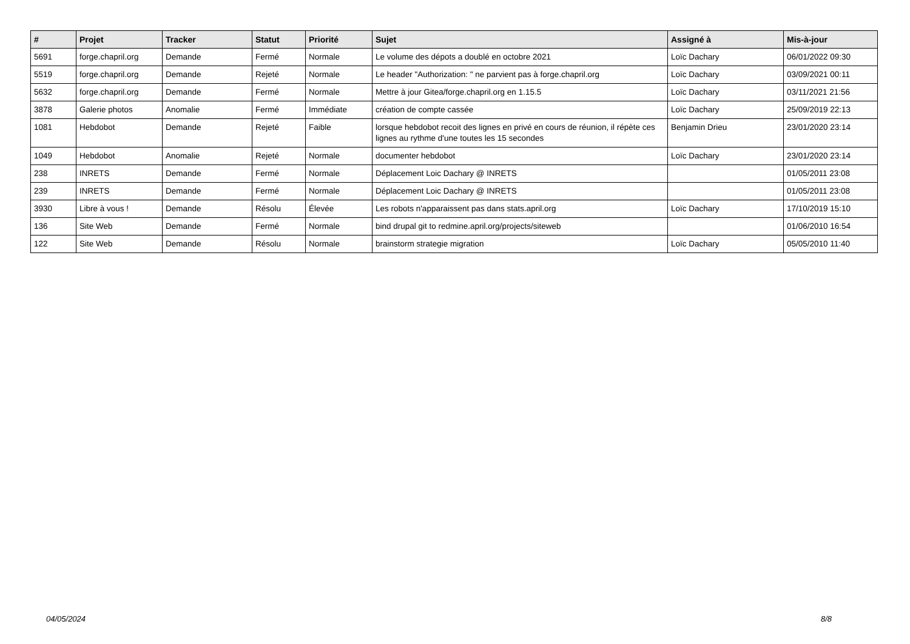| # | Projet | Tracker | Statut | Priorité | Sujet | Assigné à | Mis-à-jour |
| --- | --- | --- | --- | --- | --- | --- | --- |
| 5691 | forge.chapril.org | Demande | Fermé | Normale | Le volume des dépots a doublé en octobre 2021 | Loïc Dachary | 06/01/2022 09:30 |
| 5519 | forge.chapril.org | Demande | Rejeté | Normale | Le header "Authorization: " ne parvient pas à forge.chapril.org | Loïc Dachary | 03/09/2021 00:11 |
| 5632 | forge.chapril.org | Demande | Fermé | Normale | Mettre à jour Gitea/forge.chapril.org en 1.15.5 | Loïc Dachary | 03/11/2021 21:56 |
| 3878 | Galerie photos | Anomalie | Fermé | Immédiate | création de compte cassée | Loïc Dachary | 25/09/2019 22:13 |
| 1081 | Hebdobot | Demande | Rejeté | Faible | lorsque hebdobot recoit des lignes en privé en cours de réunion, il répète ces lignes au rythme d'une toutes les 15 secondes | Benjamin Drieu | 23/01/2020 23:14 |
| 1049 | Hebdobot | Anomalie | Rejeté | Normale | documenter hebdobot | Loïc Dachary | 23/01/2020 23:14 |
| 238 | INRETS | Demande | Fermé | Normale | Déplacement Loic Dachary @ INRETS | | 01/05/2011 23:08 |
| 239 | INRETS | Demande | Fermé | Normale | Déplacement Loic Dachary @ INRETS | | 01/05/2011 23:08 |
| 3930 | Libre à vous ! | Demande | Résolu | Élevée | Les robots n'apparaissent pas dans stats.april.org | Loïc Dachary | 17/10/2019 15:10 |
| 136 | Site Web | Demande | Fermé | Normale | bind drupal git to redmine.april.org/projects/siteweb | | 01/06/2010 16:54 |
| 122 | Site Web | Demande | Résolu | Normale | brainstorm strategie migration | Loïc Dachary | 05/05/2010 11:40 |
04/05/2024 8/8